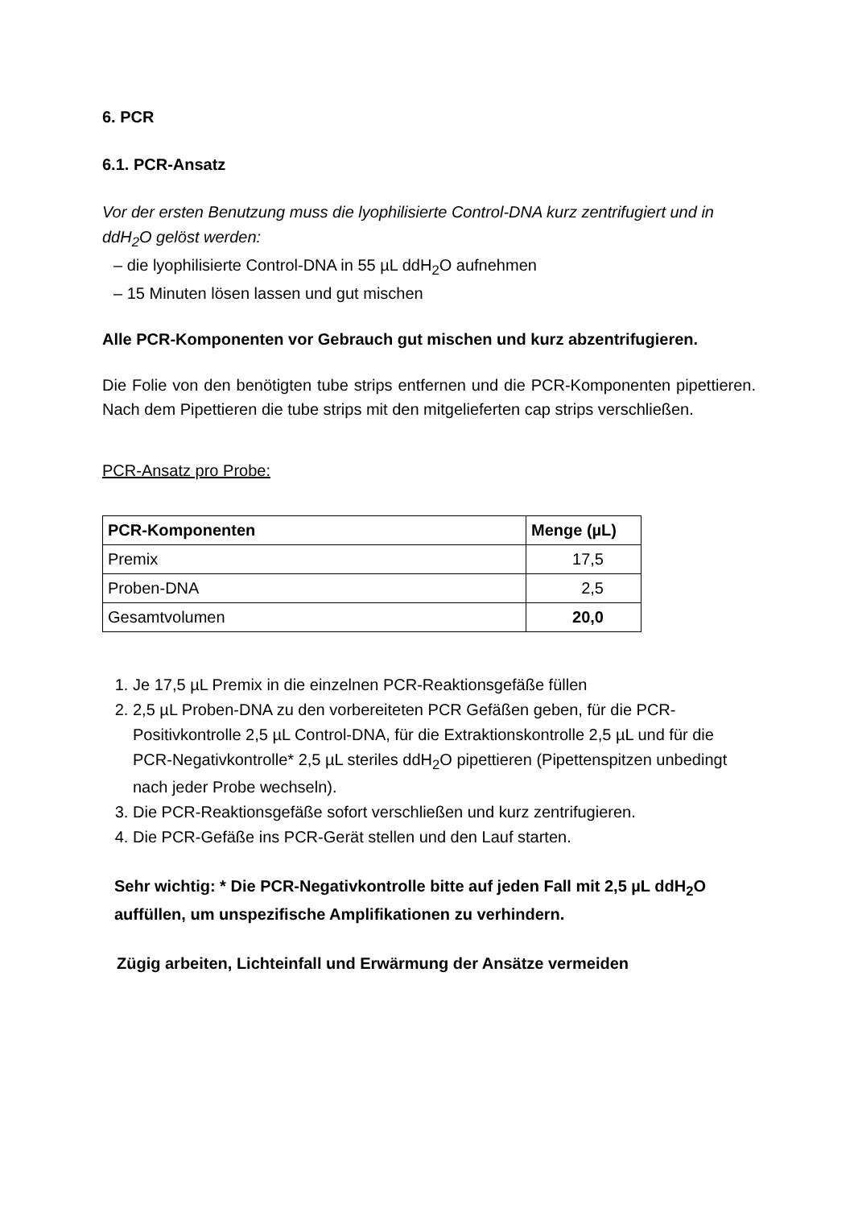6. PCR
6.1. PCR-Ansatz
Vor der ersten Benutzung muss die lyophilisierte Control-DNA kurz zentrifugiert und in ddH<sub>2</sub>O gelöst werden:
– die lyophilisierte Control-DNA in 55 µL ddH<sub>2</sub>O aufnehmen
– 15 Minuten lösen lassen und gut mischen
Alle PCR-Komponenten vor Gebrauch gut mischen und kurz abzentrifugieren.
Die Folie von den benötigten tube strips entfernen und die PCR-Komponenten pipettieren. Nach dem Pipettieren die tube strips mit den mitgelieferten cap strips verschließen.
PCR-Ansatz pro Probe:
| PCR-Komponenten | Menge (µL) |
| --- | --- |
| Premix | 17,5 |
| Proben-DNA | 2,5 |
| Gesamtvolumen | 20,0 |
1. Je 17,5 µL Premix in die einzelnen PCR-Reaktionsgefäße füllen
2. 2,5 µL Proben-DNA zu den vorbereiteten PCR Gefäßen geben, für die PCR-Positivkontrolle 2,5 µL Control-DNA, für die Extraktionskontrolle 2,5 µL und für die PCR-Negativkontrolle* 2,5 µL steriles ddH<sub>2</sub>O pipettieren (Pipettenspitzen unbedingt nach jeder Probe wechseln).
3. Die PCR-Reaktionsgefäße sofort verschließen und kurz zentrifugieren.
4. Die PCR-Gefäße ins PCR-Gerät stellen und den Lauf starten.
Sehr wichtig: * Die PCR-Negativkontrolle bitte auf jeden Fall mit 2,5 µL ddH<sub>2</sub>O auffüllen, um unspezifische Amplifikationen zu verhindern.
Zügig arbeiten, Lichteinfall und Erwärmung der Ansätze vermeiden